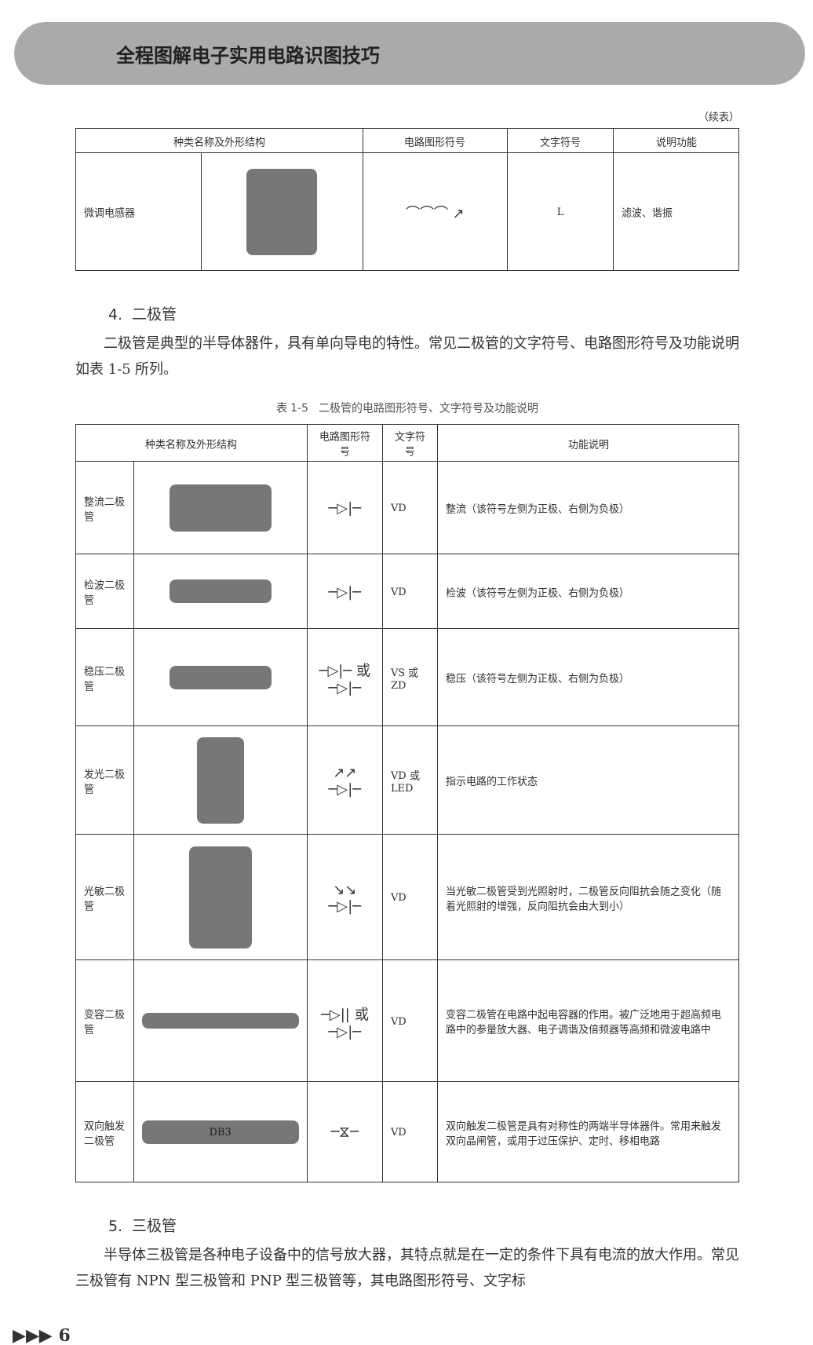全程图解电子实用电路识图技巧
（续表）
| 种类名称及外形结构 | | 电路图形符号 | 文字符号 | 说明功能 |
| --- | --- | --- | --- | --- |
| 微调电感器 | | ⌒⌒⌒ ↗ | L | 滤波、谐振 |
4. 二极管
二极管是典型的半导体器件，具有单向导电的特性。常见二极管的文字符号、电路图形符号及功能说明如表 1-5 所列。
表 1-5 二极管的电路图形符号、文字符号及功能说明
| 种类名称及外形结构 | | 电路图形符号 | 文字符号 | 功能说明 |
| --- | --- | --- | --- | --- |
| 整流二极管 | | ─▷/─ | VD | 整流（该符号左侧为正极、右侧为负极） |
| 检波二极管 | | ─▷/─ | VD | 检波（该符号左侧为正极、右侧为负极） |
| 稳压二极管 | | ─▷/─ 或 ─▷/─ | VS 或 ZD | 稳压（该符号左侧为正极、右侧为负极） |
| 发光二极管 | | ↗↗ ─▷/─ | VD 或 LED | 指示电路的工作状态 |
| 光敏二极管 | | ↘↘ ─▷/─ | VD | 当光敏二极管受到光照射时，二极管反向阻抗会随之变化（随着光照射的增强，反向阻抗会由大到小） |
| 变容二极管 | | ─▷// 或 ─▷/─ | VD | 变容二极管在电路中起电容器的作用。被广泛地用于超高频电路中的参量放大器、电子调谐及倍频器等高频和微波电路中 |
| 双向触发二极管 | DB3 | ─⧖─ | VD | 双向触发二极管是具有对称性的两端半导体器件。常用来触发双向晶闸管，或用于过压保护、定时、移相电路 |
5. 三极管
半导体三极管是各种电子设备中的信号放大器，其特点就是在一定的条件下具有电流的放大作用。常见三极管有 NPN 型三极管和 PNP 型三极管等，其电路图形符号、文字标
▶▶▶ 6